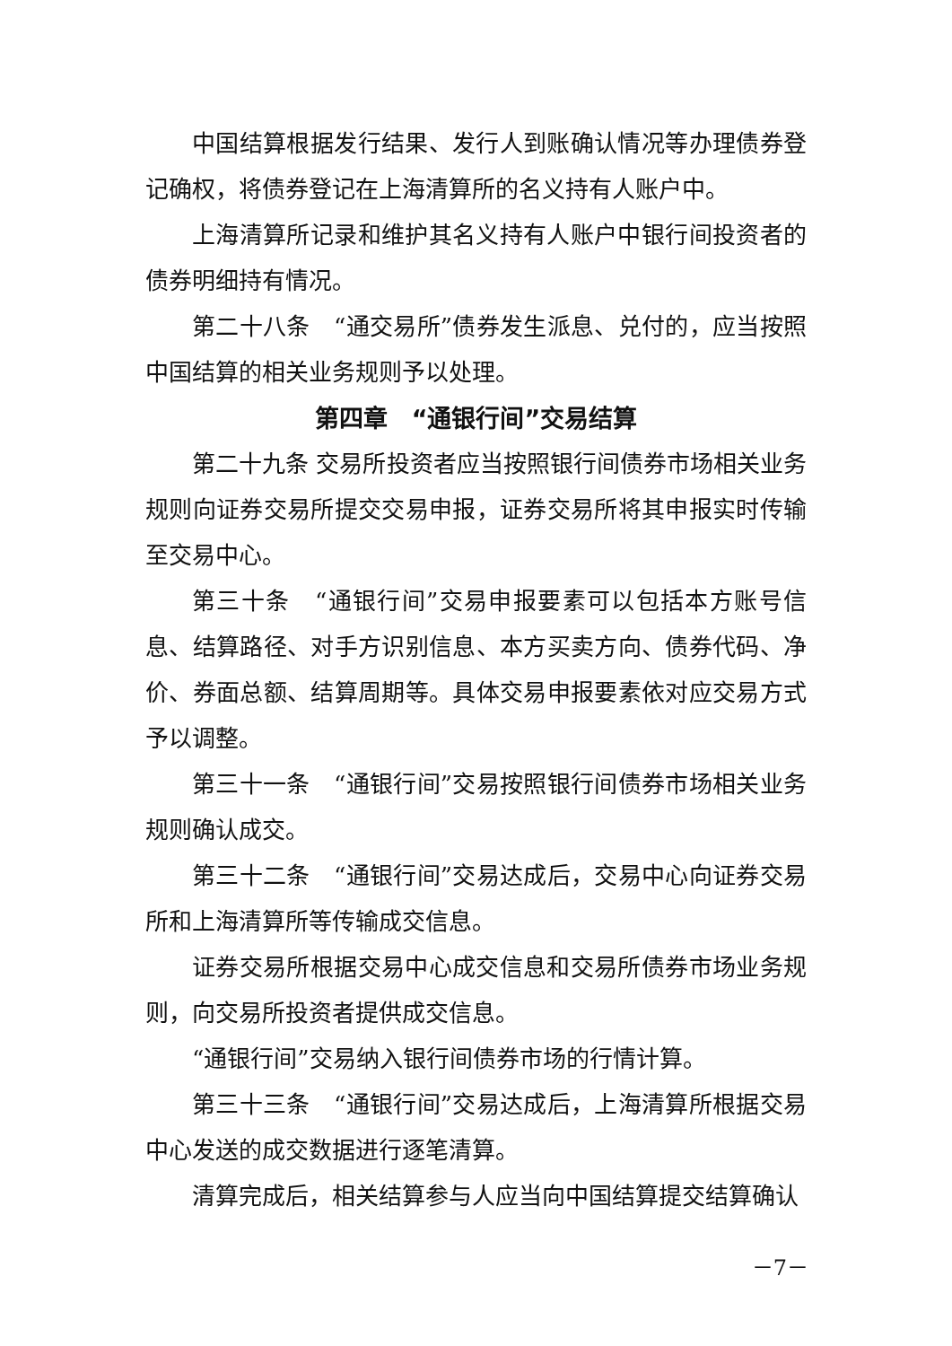中国结算根据发行结果、发行人到账确认情况等办理债券登记确权，将债券登记在上海清算所的名义持有人账户中。
上海清算所记录和维护其名义持有人账户中银行间投资者的债券明细持有情况。
第二十八条　“通交易所”债券发生派息、兑付的，应当按照中国结算的相关业务规则予以处理。
第四章　“通银行间”交易结算
第二十九条 交易所投资者应当按照银行间债券市场相关业务规则向证券交易所提交交易申报，证券交易所将其申报实时传输至交易中心。
第三十条　“通银行间”交易申报要素可以包括本方账号信息、结算路径、对手方识别信息、本方买卖方向、债券代码、净价、券面总额、结算周期等。具体交易申报要素依对应交易方式予以调整。
第三十一条　“通银行间”交易按照银行间债券市场相关业务规则确认成交。
第三十二条　“通银行间”交易达成后，交易中心向证券交易所和上海清算所等传输成交信息。
证券交易所根据交易中心成交信息和交易所债券市场业务规则，向交易所投资者提供成交信息。
“通银行间”交易纳入银行间债券市场的行情计算。
第三十三条　“通银行间”交易达成后，上海清算所根据交易中心发送的成交数据进行逐笔清算。
清算完成后，相关结算参与人应当向中国结算提交结算确认
－7－